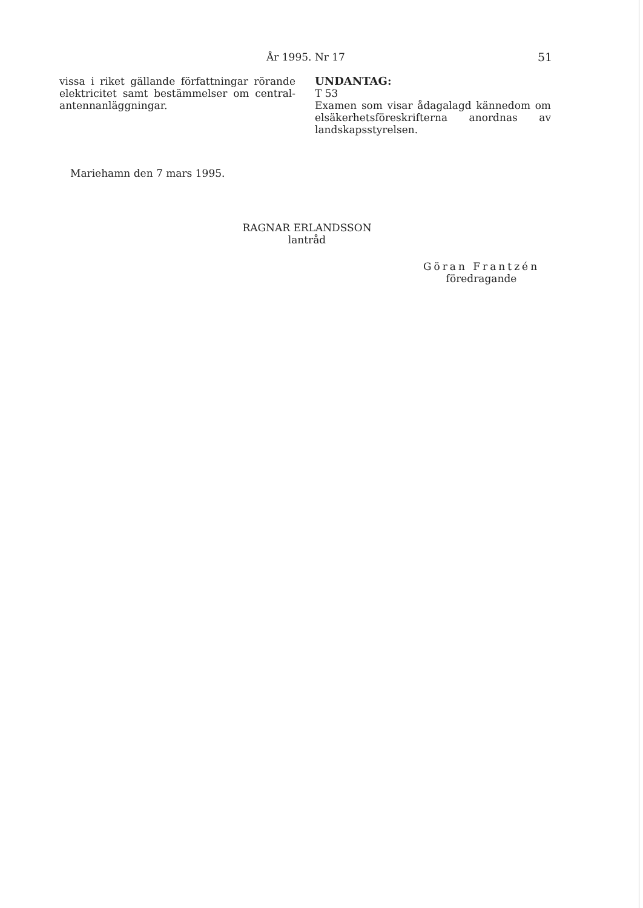År 1995. Nr 17 51
vissa i riket gällande författningar rörande elektricitet samt bestämmelser om central-antennanläggningar.
UNDANTAG:
T 53
Examen som visar ådagalagd kännedom om elsäkerhetsföreskrifterna anordnas av landskapsstyrelsen.
Mariehamn den 7 mars 1995.
RAGNAR ERLANDSSON
lantråd
Göran Frantzén
föredragande